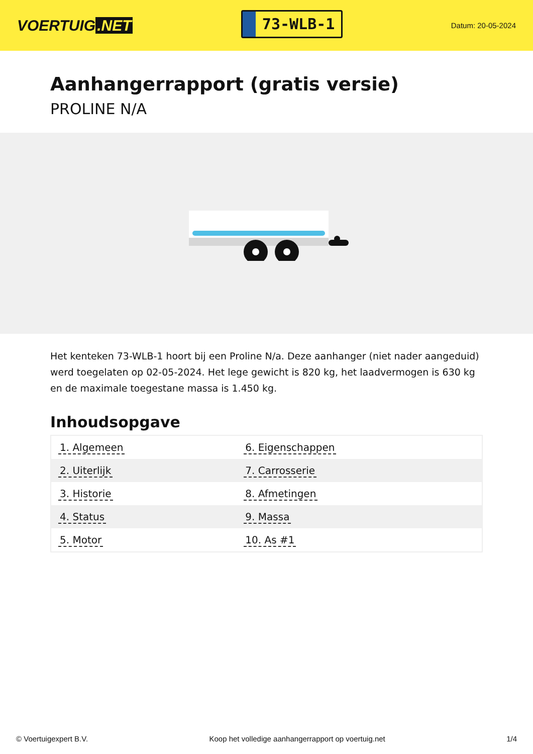VOERTUIG.NET
73-WLB-1
Datum: 20-05-2024
Aanhangerrapport (gratis versie)
PROLINE N/A
Het kenteken 73-WLB-1 hoort bij een Proline N/a. Deze aanhanger (niet nader aangeduid) werd toegelaten op 02-05-2024. Het lege gewicht is 820 kg, het laadvermogen is 630 kg en de maximale toegestane massa is 1.450 kg.
Inhoudsopgave
| 1. Algemeen | 6. Eigenschappen |
| 2. Uiterlijk | 7. Carrosserie |
| 3. Historie | 8. Afmetingen |
| 4. Status | 9. Massa |
| 5. Motor | 10. As #1 |
© Voertuigexpert B.V. Koop het volledige aanhangerrapport op voertuig.net 1/4